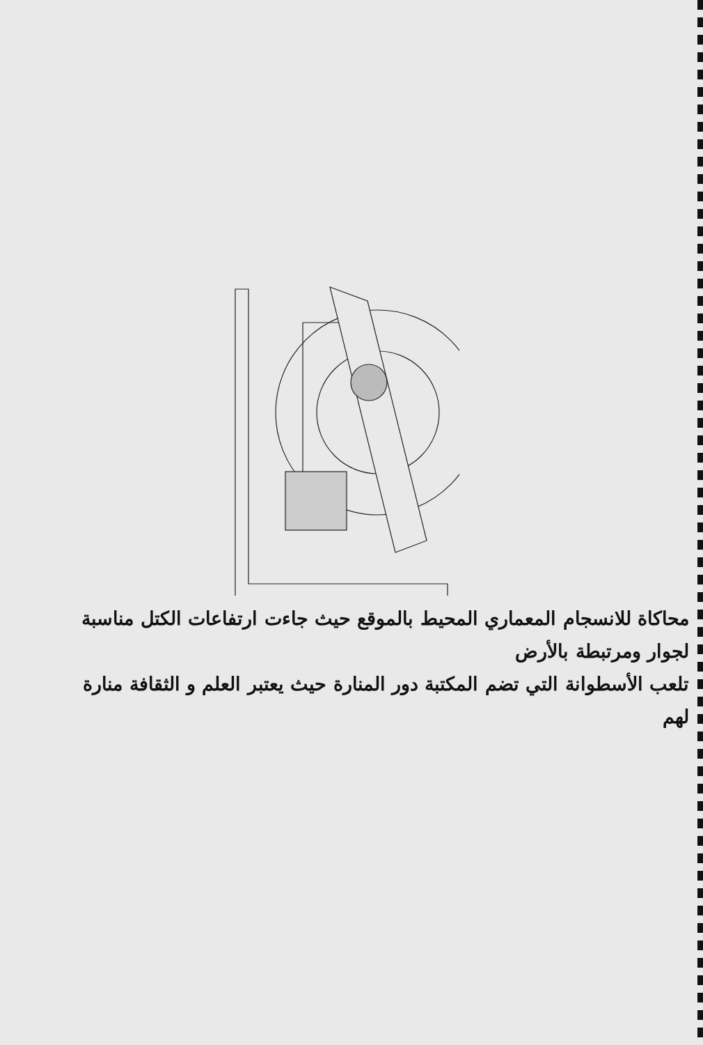محاكاة للانسجام المعماري المحيط بالموقع حيث جاءت ارتفاعات الكتل مناسبة
لجوار ومرتبطة بالأرض
تلعب الأسطوانة التي تضم المكتبة دور المنارة حيث يعتبر العلم و الثقافة منارة
لهم